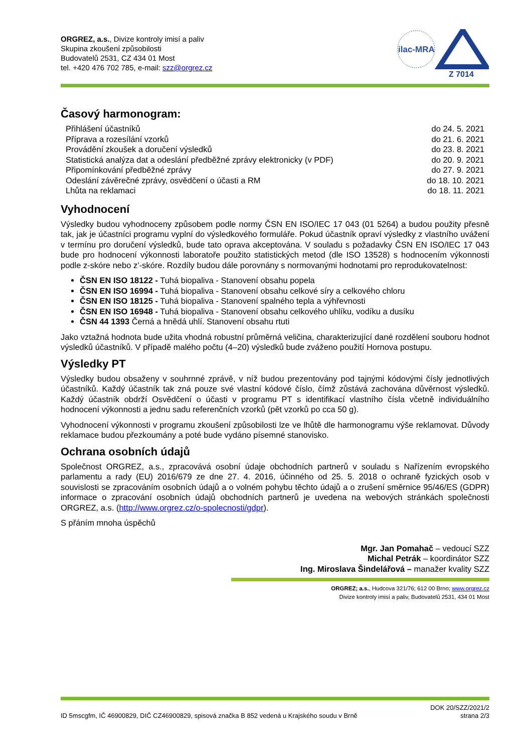ORGREZ, a.s., Divize kontroly imisí a paliv
Skupina zkoušení způsobilosti
Budovatelů 2531, CZ 434 01 Most
tel. +420 476 702 785, e-mail: szz@orgrez.cz
ilac-MRA
Z 7014
Časový harmonogram:
Přihlášení účastníků do 24. 5. 2021
Příprava a rozesílání vzorků do 21. 6. 2021
Provádění zkoušek a doručení výsledků do 23. 8. 2021
Statistická analýza dat a odeslání předběžné zprávy elektronicky (v PDF) do 20. 9. 2021
Připomínkování předběžné zprávy do 27. 9. 2021
Odeslání závěrečné zprávy, osvědčení o účasti a RM do 18. 10. 2021
Lhůta na reklamaci do 18. 11. 2021
Vyhodnocení
Výsledky budou vyhodnoceny způsobem podle normy ČSN EN ISO/IEC 17 043 (01 5264) a budou použity přesně tak, jak je účastníci programu vyplní do výsledkového formuláře. Pokud účastník opraví výsledky z vlastního uvážení v termínu pro doručení výsledků, bude tato oprava akceptována. V souladu s požadavky ČSN EN ISO/IEC 17 043 bude pro hodnocení výkonnosti laboratoře použito statistických metod (dle ISO 13528) s hodnocením výkonnosti podle z-skóre nebo z’-skóre. Rozdíly budou dále porovnány s normovanými hodnotami pro reprodukovatelnost:
ČSN EN ISO 18122 - Tuhá biopaliva - Stanovení obsahu popela
ČSN EN ISO 16994 - Tuhá biopaliva - Stanovení obsahu celkové síry a celkového chloru
ČSN EN ISO 18125 - Tuhá biopaliva - Stanovení spalného tepla a výhřevnosti
ČSN EN ISO 16948 - Tuhá biopaliva - Stanovení obsahu celkového uhlíku, vodíku a dusíku
ČSN 44 1393 Černá a hnědá uhlí. Stanovení obsahu rtuti
Jako vztažná hodnota bude užita vhodná robustní průměrná veličina, charakterizující dané rozdělení souboru hodnot výsledků účastníků. V případě malého počtu (4–20) výsledků bude zváženo použití Hornova postupu.
Výsledky PT
Výsledky budou obsaženy v souhrnné zprávě, v níž budou prezentovány pod tajnými kódovými čísly jednotlivých účastníků. Každý účastník tak zná pouze své vlastní kódové číslo, čímž zůstává zachována důvěrnost výsledků. Každý účastník obdrží Osvědčení o účasti v programu PT s identifikací vlastního čísla včetně individuálního hodnocení výkonnosti a jednu sadu referenčních vzorků (pět vzorků po cca 50 g).
Vyhodnocení výkonnosti v programu zkoušení způsobilosti lze ve lhůtě dle harmonogramu výše reklamovat. Důvody reklamace budou přezkoumány a poté bude vydáno písemné stanovisko.
Ochrana osobních údajů
Společnost ORGREZ, a.s., zpracovává osobní údaje obchodních partnerů v souladu s Nařízením evropského parlamentu a rady (EU) 2016/679 ze dne 27. 4. 2016, účinného od 25. 5. 2018 o ochraně fyzických osob v souvislosti se zpracováním osobních údajů a o volném pohybu těchto údajů a o zrušení směrnice 95/46/ES (GDPR) informace o zpracování osobních údajů obchodních partnerů je uvedena na webových stránkách společnosti ORGREZ, a.s. (http://www.orgrez.cz/o-spolecnosti/gdpr).
S přáním mnoha úspěchů
Mgr. Jan Pomahač – vedoucí SZZ
Michal Petrák – koordinátor SZZ
Ing. Miroslava Šindelářová – manažer kvality SZZ
ORGREZ; a.s., Hudcova 321/76; 612 00 Brno; www.orgrez.cz
Divize kontroly imisí a paliv, Budovatelů 2531, 434 01 Most
ID 5mscgfm, IČ 46900829, DIČ CZ46900829, spisová značka B 852 vedená u Krajského soudu v Brně DOK 20/SZZ/2021/2
strana 2/3